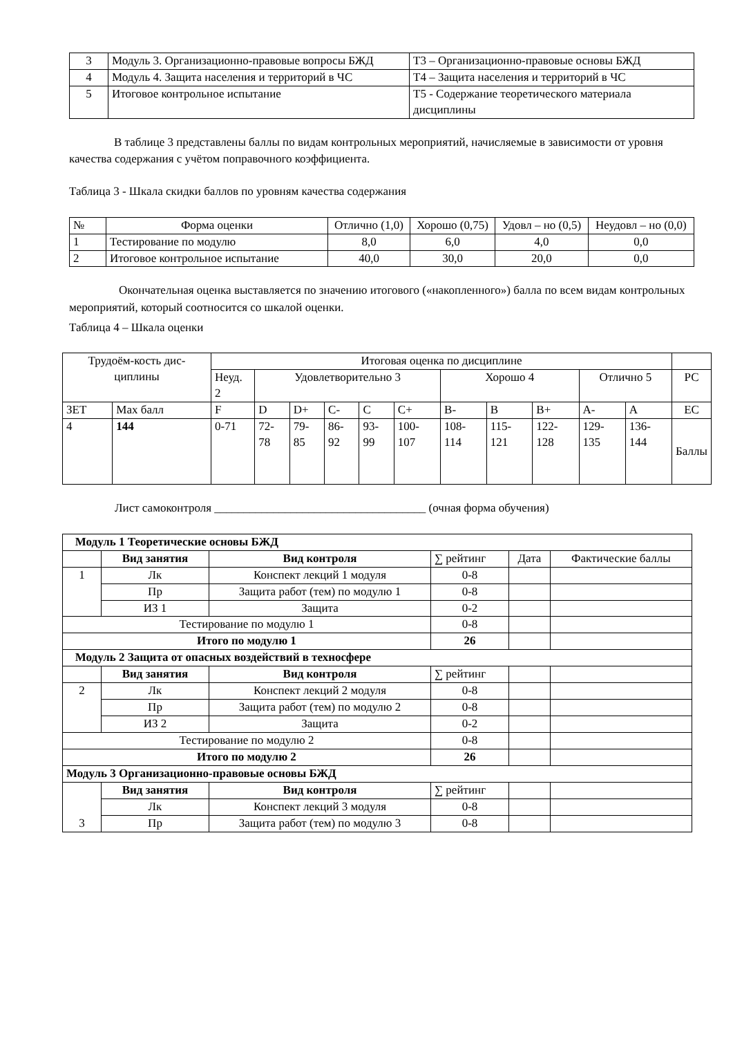| 3 | Модуль 3. Организационно-правовые вопросы БЖД | Т3 – Организационно-правовые основы БЖД |
| 4 | Модуль 4. Защита населения и территорий в ЧС | Т4 – Защита населения и территорий в ЧС |
| 5 | Итоговое контрольное испытание | Т5 - Содержание теоретического материала дисциплины |
В таблице 3 представлены баллы по видам контрольных мероприятий, начисляемые в зависимости от уровня качества содержания с учётом поправочного коэффициента.
Таблица 3 - Шкала скидки баллов по уровням качества содержания
| № | Форма оценки | Отлично (1,0) | Хорошо (0,75) | Удовл – но (0,5) | Неудовл – но (0,0) |
| 1 | Тестирование по модулю | 8,0 | 6,0 | 4,0 | 0,0 |
| 2 | Итоговое контрольное испытание | 40,0 | 30,0 | 20,0 | 0,0 |
Окончательная оценка выставляется по значению итогового («накопленного») балла по всем видам контрольных мероприятий, который соотносится со шкалой оценки.
Таблица 4 – Шкала оценки
| Трудоём-кость дис-циплины | | Итоговая оценка по дисциплине | | | | | | | | | | | |
| | | Неуд. 2 | Удовлетворительно 3 | | | | | Хорошо 4 | | | Отлично 5 | | РС |
| ЗЕТ | Max балл | F | D | D+ | C- | C | C+ | B- | B | B+ | A- | A | EC |
| 4 | 144 | 0-71 | 72-78 | 79-85 | 86-92 | 93-99 | 100-107 | 108-114 | 115-121 | 122-128 | 129-135 | 136-144 | Баллы |
Лист самоконтроля ____________________________________ (очная форма обучения)
| Модуль 1 Теоретические основы БЖД | | | | | |
| | Вид занятия | Вид контроля | ∑ рейтинг | Дата | Фактические баллы |
| 1 | Лк | Конспект лекций 1 модуля | 0-8 | | |
| | Пр | Защита работ (тем) по модулю 1 | 0-8 | | |
| | ИЗ 1 | Защита | 0-2 | | |
| Тестирование по модулю 1 | | | 0-8 | | |
| Итого по модулю 1 | | | 26 | | |
| Модуль 2 Защита от опасных воздействий в техносфере | | | | | |
| | Вид занятия | Вид контроля | ∑ рейтинг | | |
| 2 | Лк | Конспект лекций 2 модуля | 0-8 | | |
| | Пр | Защита работ (тем) по модулю 2 | 0-8 | | |
| | ИЗ 2 | Защита | 0-2 | | |
| Тестирование по модулю 2 | | | 0-8 | | |
| Итого по модулю 2 | | | 26 | | |
| Модуль 3 Организационно-правовые основы БЖД | | | | | |
| 3 | Вид занятия | Вид контроля | ∑ рейтинг | | |
| | Лк | Конспект лекций 3 модуля | 0-8 | | |
| | Пр | Защита работ (тем) по модулю 3 | 0-8 | | |